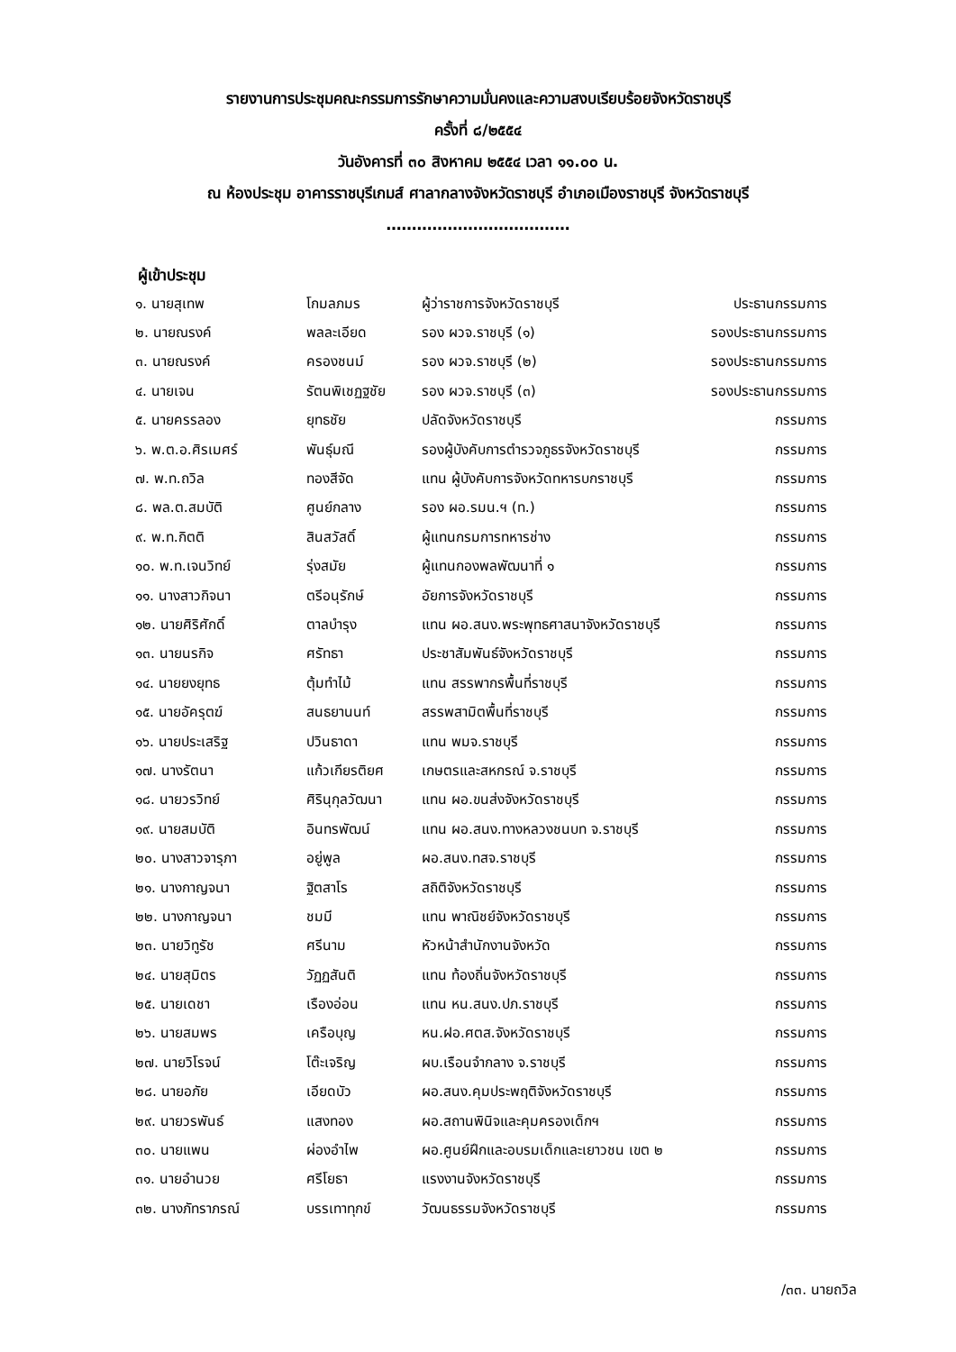รายงานการประชุมคณะกรรมการรักษาความมั่นคงและความสงบเรียบร้อยจังหวัดราชบุรี
ครั้งที่ ๘/๒๕๕๔
วันอังคารที่ ๓๐ สิงหาคม ๒๕๕๔ เวลา ๑๑.๐๐ น.
ณ ห้องประชุม อาคารราชบุรีเกมส์ ศาลากลางจังหวัดราชบุรี อำเภอเมืองราชบุรี จังหวัดราชบุรี
………………………………
ผู้เข้าประชุม
| ๑. นายสุเทพ | โกมลภมร | ผู้ว่าราชการจังหวัดราชบุรี | ประธานกรรมการ |
| ๒. นายณรงค์ | พลละเอียด | รอง ผวจ.ราชบุรี (๑) | รองประธานกรรมการ |
| ๓. นายณรงค์ | ครองชนม์ | รอง ผวจ.ราชบุรี (๒) | รองประธานกรรมการ |
| ๔. นายเจน | รัตนพิเชฏฐชัย | รอง ผวจ.ราชบุรี (๓) | รองประธานกรรมการ |
| ๕. นายครรลอง | ยุทธชัย | ปลัดจังหวัดราชบุรี | กรรมการ |
| ๖. พ.ต.อ.ศิรเมศร์ | พันธุ์มณี | รองผู้บังคับการตำรวจภูธรจังหวัดราชบุรี | กรรมการ |
| ๗. พ.ท.ถวิล | ทองสีจัด | แทน ผู้บังคับการจังหวัดทหารบกราชบุรี | กรรมการ |
| ๘. พล.ต.สมบัติ | ศูนย์กลาง | รอง ผอ.รมน.ฯ (ท.) | กรรมการ |
| ๙. พ.ท.กิตติ | สินสวัสดิ์ | ผู้แทนกรมการทหารช่าง | กรรมการ |
| ๑๐. พ.ท.เจนวิทย์ | รุ่งสมัย | ผู้แทนกองพลพัฒนาที่ ๑ | กรรมการ |
| ๑๑. นางสาวกิจนา | ตรีอนุรักษ์ | อัยการจังหวัดราชบุรี | กรรมการ |
| ๑๒. นายศิริศักดิ์ | ตาลบำรุง | แทน ผอ.สนง.พระพุทธศาสนาจังหวัดราชบุรี | กรรมการ |
| ๑๓. นายนรกิจ | ศรัทธา | ประชาสัมพันธ์จังหวัดราชบุรี | กรรมการ |
| ๑๔. นายยงยุทธ | ตุ้มทำไม้ | แทน สรรพากรพื้นที่ราชบุรี | กรรมการ |
| ๑๕. นายอัครุตฆ์ | สนธยานนท์ | สรรพสามิตพื้นที่ราชบุรี | กรรมการ |
| ๑๖. นายประเสริฐ | ปวินธาดา | แทน พมจ.ราชบุรี | กรรมการ |
| ๑๗. นางรัตนา | แก้วเกียรติยศ | เกษตรและสหกรณ์ จ.ราชบุรี | กรรมการ |
| ๑๘. นายวรวิทย์ | ศิรินุกุลวัฒนา | แทน ผอ.ขนส่งจังหวัดราชบุรี | กรรมการ |
| ๑๙. นายสมบัติ | อินทรพัฒน์ | แทน ผอ.สนง.ทางหลวงชนบท จ.ราชบุรี | กรรมการ |
| ๒๐. นางสาวจารุภา | อยู่พูล | ผอ.สนง.ทสจ.ราชบุรี | กรรมการ |
| ๒๑. นางกาญจนา | ฐิตสาโร | สถิติจังหวัดราชบุรี | กรรมการ |
| ๒๒. นางกาญจนา | ชมมี | แทน พาณิชย์จังหวัดราชบุรี | กรรมการ |
| ๒๓. นายวิทูรัช | ศรีนาม | หัวหน้าสำนักงานจังหวัด | กรรมการ |
| ๒๔. นายสุมิตร | วัฏฏสันติ | แทน ท้องถิ่นจังหวัดราชบุรี | กรรมการ |
| ๒๕. นายเดชา | เรืองอ่อน | แทน หน.สนง.ปภ.ราชบุรี | กรรมการ |
| ๒๖. นายสมพร | เครือบุญ | หน.ฝอ.ศตส.จังหวัดราชบุรี | กรรมการ |
| ๒๗. นายวิโรจน์ | โต๊ะเจริญ | ผบ.เรือนจำกลาง จ.ราชบุรี | กรรมการ |
| ๒๘. นายอภัย | เอียดบัว | ผอ.สนง.คุมประพฤติจังหวัดราชบุรี | กรรมการ |
| ๒๙. นายวรพันธ์ | แสงทอง | ผอ.สถานพินิจและคุมครองเด็กฯ | กรรมการ |
| ๓๐. นายแพน | ผ่องอำไพ | ผอ.ศูนย์ฝึกและอบรมเด็กและเยาวชน เขต ๒ | กรรมการ |
| ๓๑. นายอำนวย | ศรีโยธา | แรงงานจังหวัดราชบุรี | กรรมการ |
| ๓๒. นางภัทราภรณ์ | บรรเทาทุกข์ | วัฒนธรรมจังหวัดราชบุรี | กรรมการ |
/๓๓. นายถวิล